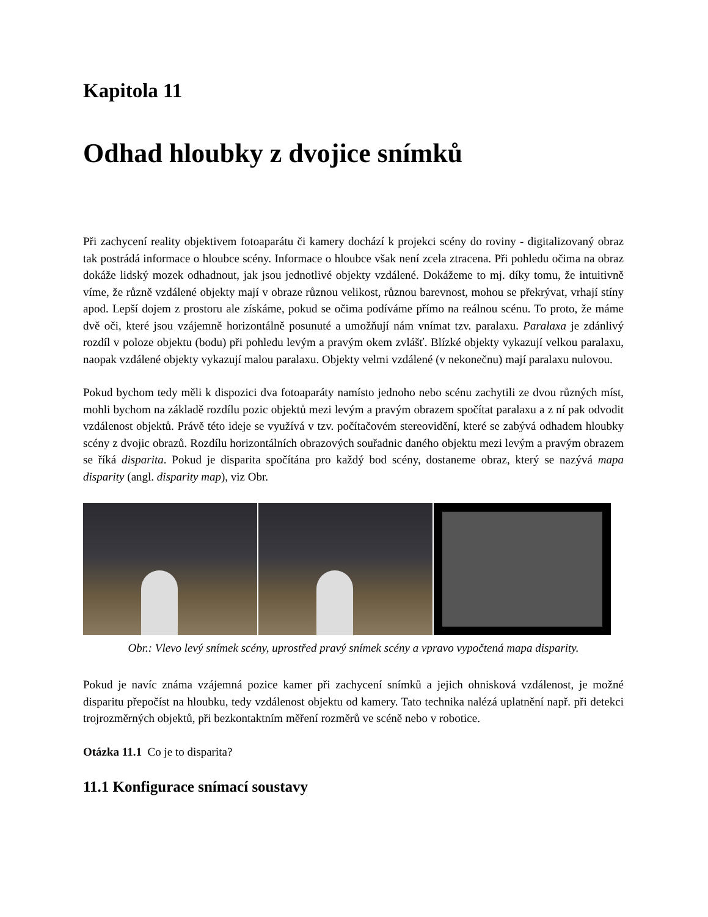Kapitola 11
Odhad hloubky z dvojice snímků
Při zachycení reality objektivem fotoaparátu či kamery dochází k projekci scény do roviny - digitalizovaný obraz tak postrádá informace o hloubce scény. Informace o hloubce však není zcela ztracena. Při pohledu očima na obraz dokáže lidský mozek odhadnout, jak jsou jednotlivé objekty vzdálené. Dokážeme to mj. díky tomu, že intuitivně víme, že různě vzdálené objekty mají v obraze různou velikost, různou barevnost, mohou se překrývat, vrhají stíny apod. Lepší dojem z prostoru ale získáme, pokud se očima podíváme přímo na reálnou scénu. To proto, že máme dvě oči, které jsou vzájemně horizontálně posunuté a umožňují nám vnímat tzv. paralaxu. Paralaxa je zdánlivý rozdíl v poloze objektu (bodu) při pohledu levým a pravým okem zvlášť. Blízké objekty vykazují velkou paralaxu, naopak vzdálené objekty vykazují malou paralaxu. Objekty velmi vzdálené (v nekonečnu) mají paralaxu nulovou.
Pokud bychom tedy měli k dispozici dva fotoaparáty namísto jednoho nebo scénu zachytili ze dvou různých míst, mohli bychom na základě rozdílu pozic objektů mezi levým a pravým obrazem spočítat paralaxu a z ní pak odvodit vzdálenost objektů. Právě této ideje se využívá v tzv. počítačovém stereovidění, které se zabývá odhadem hloubky scény z dvojic obrazů. Rozdílu horizontálních obrazových souřadnic daného objektu mezi levým a pravým obrazem se říká disparita. Pokud je disparita spočítána pro každý bod scény, dostaneme obraz, který se nazývá mapa disparity (angl. disparity map), viz Obr.
Obr.: Vlevo levý snímek scény, uprostřed pravý snímek scény a vpravo vypočtená mapa disparity.
Pokud je navíc známa vzájemná pozice kamer při zachycení snímků a jejich ohnisková vzdálenost, je možné disparitu přepočíst na hloubku, tedy vzdálenost objektu od kamery. Tato technika nalézá uplatnění např. při detekci trojrozměrných objektů, při bezkontaktním měření rozměrů ve scéně nebo v robotice.
Otázka 11.1 Co je to disparita?
11.1 Konfigurace snímací soustavy